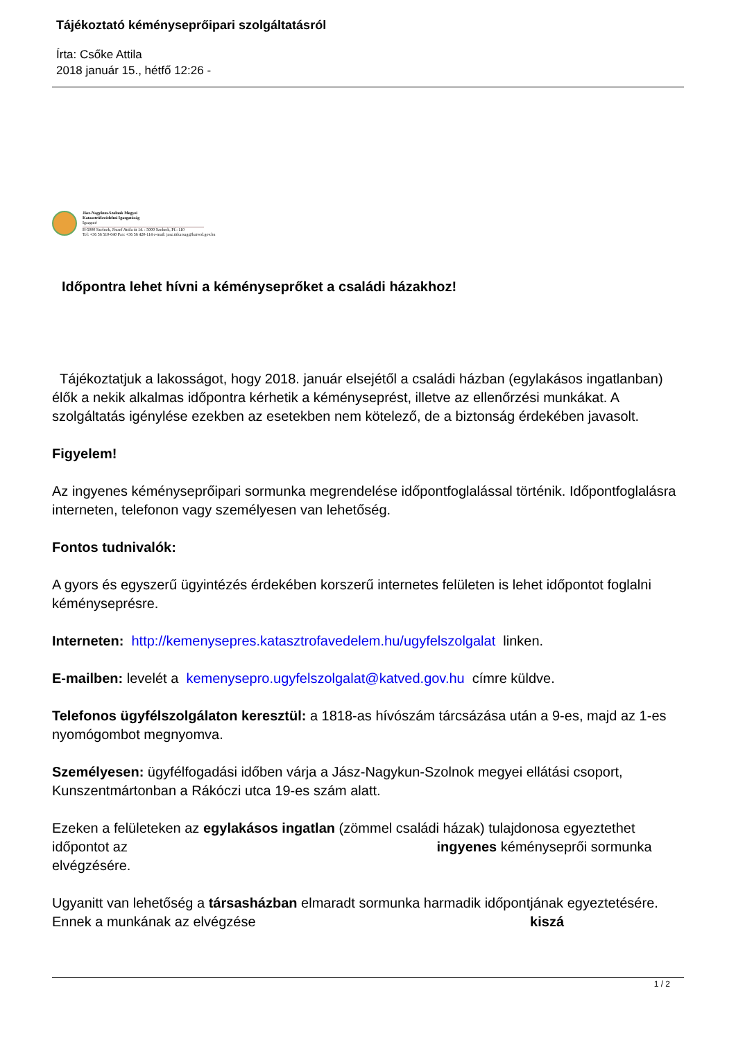Tájékoztató kéményseprőipari szolgáltatásról
Írta: Csőke Attila
2018 január 15., hétfő 12:26 -
Jász-Nagykun-Szolnok Megyei
Katasztrófavédelmi Igazgatóság
Igazgató
H-5000 Szolnok, József Attila út 14. : 5000 Szolnok, Pf.: 110
Tel: +36 56 510-040 Fax: +36 56 420-114 e-mail: jasz.titkarsag@katved.gov.hu
Időpontra lehet hívni a kéményseprőket a családi házakhoz!
Tájékoztatjuk a lakosságot, hogy 2018. január elsejétől a családi házban (egylakásos ingatlanban) élők a nekik alkalmas időpontra kérhetik a kéményseprést, illetve az ellenőrzési munkákat. A szolgáltatás igénylése ezekben az esetekben nem kötelező, de a biztonság érdekében javasolt.
Figyelem!
Az ingyenes kéményseprőipari sormunka megrendelése időpontfoglalással történik. Időpontfoglalásra interneten, telefonon vagy személyesen van lehetőség.
Fontos tudnivalók:
A gyors és egyszerű ügyintézés érdekében korszerű internetes felületen is lehet időpontot foglalni kéményseprésre.
Interneten: http://kemenysepres.katasztrofavedelem.hu/ugyfelszolgalat linken.
E-mailben: levelét a kemenysepro.ugyfelszolgalat@katved.gov.hu címre küldve.
Telefonos ügyfélszolgálaton keresztül: a 1818-as hívószám tárcsázása után a 9-es, majd az 1-es nyomógombot megnyomva.
Személyesen: ügyfélfogadási időben várja a Jász-Nagykun-Szolnok megyei ellátási csoport, Kunszentmártonban a Rákóczi utca 19-es szám alatt.
Ezeken a felületeken az egylakásos ingatlan (zömmel családi házak) tulajdonosa egyeztethet időpontot az ingyenes kéményseprői sormunka elvégzésére.
Ugyanitt van lehetőség a társasházban elmaradt sormunka harmadik időpontjának egyeztetésére. Ennek a munkának az elvégzése kiszá
1 / 2